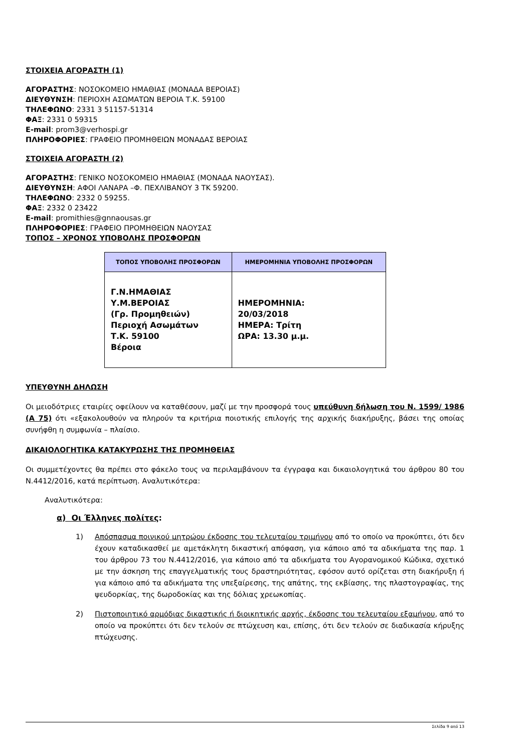ΣΤΟΙΧΕΙΑ ΑΓΟΡΑΣΤΗ (1)
ΑΓΟΡΑΣΤΗΣ: ΝΟΣΟΚΟΜΕΙΟ ΗΜΑΘΙΑΣ (ΜΟΝΑΔΑ ΒΕΡΟΙΑΣ)
ΔΙΕΥΘΥΝΣΗ: ΠΕΡΙΟΧΗ ΑΣΩΜΑΤΩΝ ΒΕΡΟΙΑ Τ.Κ. 59100
ΤΗΛΕΦΩΝΟ: 2331 3 51157-51314
ΦΑΞ: 2331 0 59315
E-mail: prom3@verhospi.gr
ΠΛΗΡΟΦΟΡΙΕΣ: ΓΡΑΦΕΙΟ ΠΡΟΜΗΘΕΙΩΝ ΜΟΝΑΔΑΣ ΒΕΡΟΙΑΣ
ΣΤΟΙΧΕΙΑ ΑΓΟΡΑΣΤΗ (2)
ΑΓΟΡΑΣΤΗΣ: ΓΕΝΙΚΟ ΝΟΣΟΚΟΜΕΙΟ ΗΜΑΘΙΑΣ (ΜΟΝΑΔΑ ΝΑΟΥΣΑΣ).
ΔΙΕΥΘΥΝΣΗ: ΑΦΟΙ ΛΑΝΑΡΑ –Φ. ΠΕΧΛΙΒΑΝΟΥ 3 ΤΚ 59200.
ΤΗΛΕΦΩΝΟ: 2332 0 59255.
ΦΑΞ: 2332 0 23422
E-mail: promithies@gnnaousas.gr
ΠΛΗΡΟΦΟΡΙΕΣ: ΓΡΑΦΕΙΟ ΠΡΟΜΗΘΕΙΩΝ ΝΑΟΥΣΑΣ
ΤΟΠΟΣ – ΧΡΟΝΟΣ ΥΠΟΒΟΛΗΣ ΠΡΟΣΦΟΡΩΝ
| ΤΟΠΟΣ ΥΠΟΒΟΛΗΣ ΠΡΟΣΦΟΡΩΝ | ΗΜΕΡΟΜΗΝΙΑ ΥΠΟΒΟΛΗΣ ΠΡΟΣΦΟΡΩΝ |
| --- | --- |
| Γ.Ν.ΗΜΑΘΙΑΣ Υ.Μ.ΒΕΡΟΙΑΣ (Γρ. Προμηθειών) Περιοχή Ασωμάτων Τ.Κ. 59100 Βέροια | ΗΜΕΡΟΜΗΝΙΑ: 20/03/2018 ΗΜΕΡΑ: Τρίτη ΩΡΑ: 13.30 μ.μ. |
ΥΠΕΥΘΥΝΗ ΔΗΛΩΣΗ
Οι μειοδότριες εταιρίες οφείλουν να καταθέσουν, μαζί με την προσφορά τους υπεύθυνη δήλωση του Ν. 1599/ 1986 (Α 75) ότι «εξακολουθούν να πληρούν τα κριτήρια ποιοτικής επιλογής της αρχικής διακήρυξης, βάσει της οποίας συνήφθη η συμφωνία – πλαίσιο.
ΔΙΚΑΙΟΛΟΓΗΤΙΚΑ ΚΑΤΑΚΥΡΩΣΗΣ ΤΗΣ ΠΡΟΜΗΘΕΙΑΣ
Οι συμμετέχοντες θα πρέπει στο φάκελο τους να περιλαμβάνουν τα έγγραφα και δικαιολογητικά του άρθρου 80 του Ν.4412/2016, κατά περίπτωση. Αναλυτικότερα:
Αναλυτικότερα:
α) Οι Έλληνες πολίτες:
1) Απόσπασμα ποινικού μητρώου έκδοσης του τελευταίου τριμήνου από το οποίο να προκύπτει, ότι δεν έχουν καταδικασθεί με αμετάκλητη δικαστική απόφαση, για κάποιο από τα αδικήματα της παρ. 1 του άρθρου 73 του Ν.4412/2016, για κάποιο από τα αδικήματα του Αγορανομικού Κώδικα, σχετικό με την άσκηση της επαγγελματικής τους δραστηριότητας, εφόσον αυτό ορίζεται στη διακήρυξη ή για κάποιο από τα αδικήματα της υπεξαίρεσης, της απάτης, της εκβίασης, της πλαστογραφίας, της ψευδορκίας, της δωροδοκίας και της δόλιας χρεωκοπίας.
2) Πιστοποιητικό αρμόδιας δικαστικής ή διοικητικής αρχής, έκδοσης του τελευταίου εξαμήνου, από το οποίο να προκύπτει ότι δεν τελούν σε πτώχευση και, επίσης, ότι δεν τελούν σε διαδικασία κήρυξης πτώχευσης.
Σελίδα 9 από 13